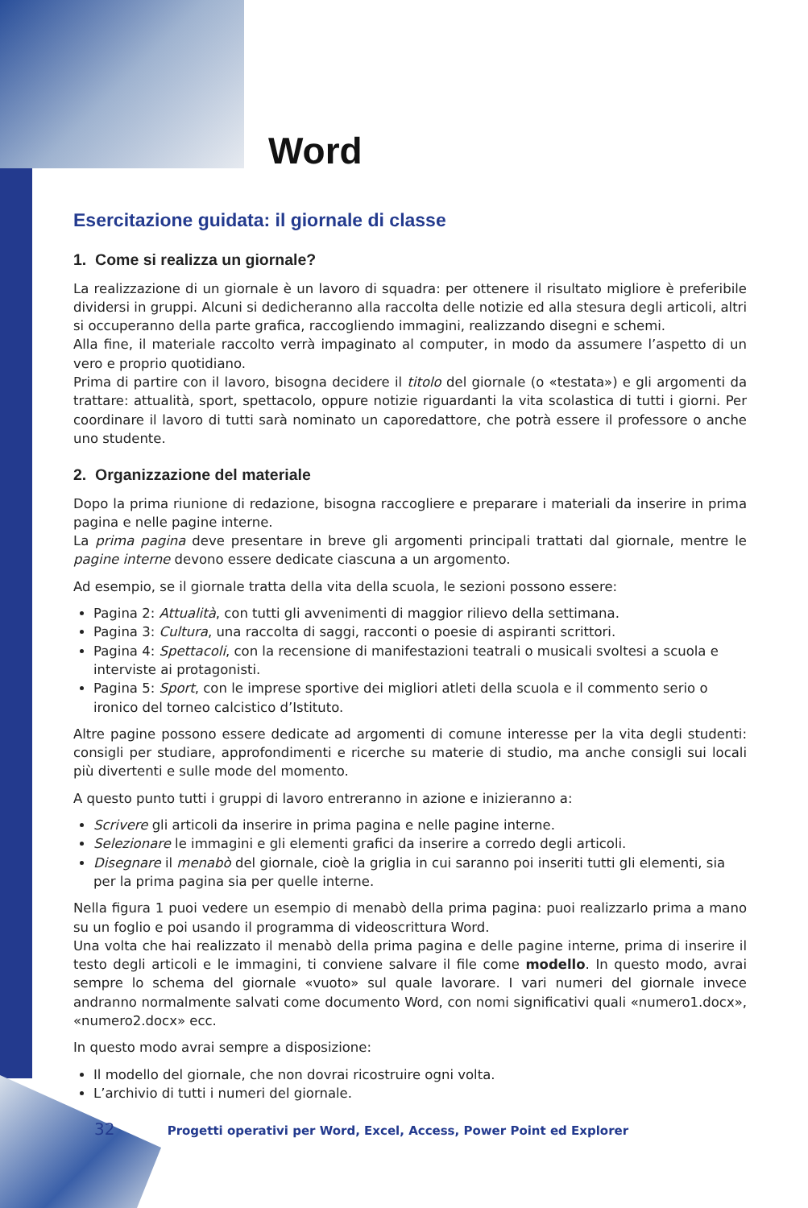Word
Esercitazione guidata: il giornale di classe
1. Come si realizza un giornale?
La realizzazione di un giornale è un lavoro di squadra: per ottenere il risultato migliore è preferibile dividersi in gruppi. Alcuni si dedicheranno alla raccolta delle notizie ed alla stesura degli articoli, altri si occuperanno della parte grafica, raccogliendo immagini, realizzando disegni e schemi.
Alla fine, il materiale raccolto verrà impaginato al computer, in modo da assumere l’aspetto di un vero e proprio quotidiano.
Prima di partire con il lavoro, bisogna decidere il titolo del giornale (o «testata») e gli argomenti da trattare: attualità, sport, spettacolo, oppure notizie riguardanti la vita scolastica di tutti i giorni. Per coordinare il lavoro di tutti sarà nominato un caporedattore, che potrà essere il professore o anche uno studente.
2. Organizzazione del materiale
Dopo la prima riunione di redazione, bisogna raccogliere e preparare i materiali da inserire in prima pagina e nelle pagine interne.
La prima pagina deve presentare in breve gli argomenti principali trattati dal giornale, mentre le pagine interne devono essere dedicate ciascuna a un argomento.
Ad esempio, se il giornale tratta della vita della scuola, le sezioni possono essere:
Pagina 2: Attualità, con tutti gli avvenimenti di maggior rilievo della settimana.
Pagina 3: Cultura, una raccolta di saggi, racconti o poesie di aspiranti scrittori.
Pagina 4: Spettacoli, con la recensione di manifestazioni teatrali o musicali svoltesi a scuola e interviste ai protagonisti.
Pagina 5: Sport, con le imprese sportive dei migliori atleti della scuola e il commento serio o ironico del torneo calcistico d’Istituto.
Altre pagine possono essere dedicate ad argomenti di comune interesse per la vita degli studenti: consigli per studiare, approfondimenti e ricerche su materie di studio, ma anche consigli sui locali più divertenti e sulle mode del momento.
A questo punto tutti i gruppi di lavoro entreranno in azione e inizieranno a:
Scrivere gli articoli da inserire in prima pagina e nelle pagine interne.
Selezionare le immagini e gli elementi grafici da inserire a corredo degli articoli.
Disegnare il menabò del giornale, cioè la griglia in cui saranno poi inseriti tutti gli elementi, sia per la prima pagina sia per quelle interne.
Nella figura 1 puoi vedere un esempio di menabò della prima pagina: puoi realizzarlo prima a mano su un foglio e poi usando il programma di videoscrittura Word.
Una volta che hai realizzato il menabò della prima pagina e delle pagine interne, prima di inserire il testo degli articoli e le immagini, ti conviene salvare il file come modello. In questo modo, avrai sempre lo schema del giornale «vuoto» sul quale lavorare. I vari numeri del giornale invece andranno normalmente salvati come documento Word, con nomi significativi quali «numero1.docx», «numero2.docx» ecc.
In questo modo avrai sempre a disposizione:
Il modello del giornale, che non dovrai ricostruire ogni volta.
L’archivio di tutti i numeri del giornale.
32 Progetti operativi per Word, Excel, Access, Power Point ed Explorer